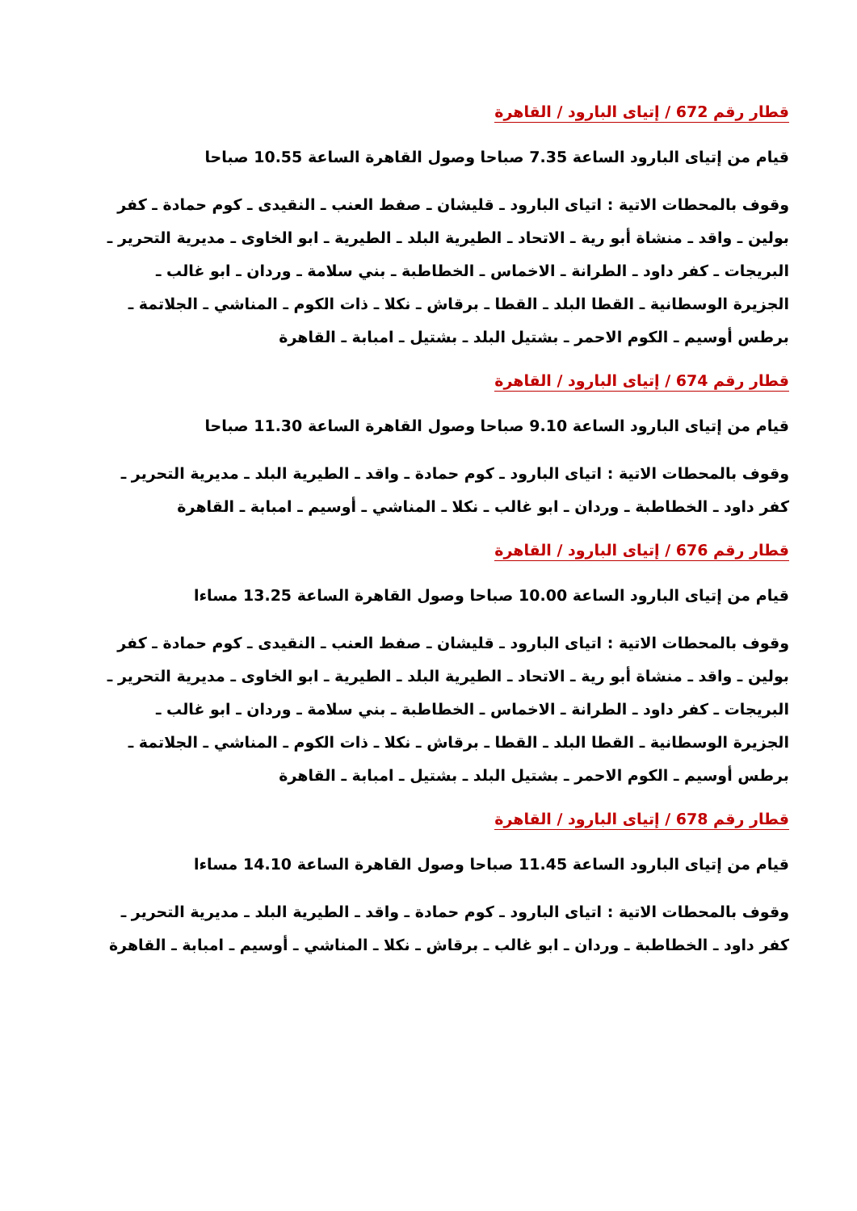قطار رقم 672 / إتياى البارود / القاهرة
قيام من إتياى البارود الساعة 7.35 صباحا وصول القاهرة الساعة 10.55 صباحا
وقوف بالمحطات الاتية : اتياى البارود ـ قليشان ـ صفط العنب ـ النقيدى ـ كوم حمادة ـ كفر بولين ـ واقد ـ منشاة أبو رية ـ الاتحاد ـ الطيرية البلد ـ الطيرية ـ ابو الخاوى ـ مديرية التحرير ـ البريجات ـ كفر داود ـ الطرانة ـ الاخماس ـ الخطاطبة ـ بني سلامة ـ وردان ـ ابو غالب ـ الجزيرة الوسطانية ـ القطا البلد ـ القطا ـ برقاش ـ نكلا ـ ذات الكوم ـ المناشي ـ الجلاتمة ـ برطس أوسيم ـ الكوم الاحمر ـ بشتيل البلد ـ بشتيل ـ امبابة ـ القاهرة
قطار رقم 674 / إتياى البارود / القاهرة
قيام من إتياى البارود الساعة 9.10 صباحا وصول القاهرة الساعة 11.30 صباحا
وقوف بالمحطات الاتية : اتياى البارود ـ كوم حمادة ـ واقد ـ الطيرية البلد ـ مديرية التحرير ـ كفر داود ـ الخطاطبة ـ وردان ـ ابو غالب ـ نكلا ـ المناشي ـ أوسيم ـ امبابة ـ القاهرة
قطار رقم 676 / إتياى البارود / القاهرة
قيام من إتياى البارود الساعة 10.00 صباحا وصول القاهرة الساعة 13.25 مساءا
وقوف بالمحطات الاتية : اتياى البارود ـ قليشان ـ صفط العنب ـ النقيدى ـ كوم حمادة ـ كفر بولين ـ واقد ـ منشاة أبو رية ـ الاتحاد ـ الطيرية البلد ـ الطيرية ـ ابو الخاوى ـ مديرية التحرير ـ البريجات ـ كفر داود ـ الطرانة ـ الاخماس ـ الخطاطبة ـ بني سلامة ـ وردان ـ ابو غالب ـ الجزيرة الوسطانية ـ القطا البلد ـ القطا ـ برقاش ـ نكلا ـ ذات الكوم ـ المناشي ـ الجلاتمة ـ برطس أوسيم ـ الكوم الاحمر ـ بشتيل البلد ـ بشتيل ـ امبابة ـ القاهرة
قطار رقم 678 / إتياى البارود / القاهرة
قيام من إتياى البارود الساعة 11.45 صباحا وصول القاهرة الساعة 14.10 مساءا
وقوف بالمحطات الاتية : اتياى البارود ـ كوم حمادة ـ واقد ـ الطيرية البلد ـ مديرية التحرير ـ كفر داود ـ الخطاطبة ـ وردان ـ ابو غالب ـ برقاش ـ نكلا ـ المناشي ـ أوسيم ـ امبابة ـ القاهرة